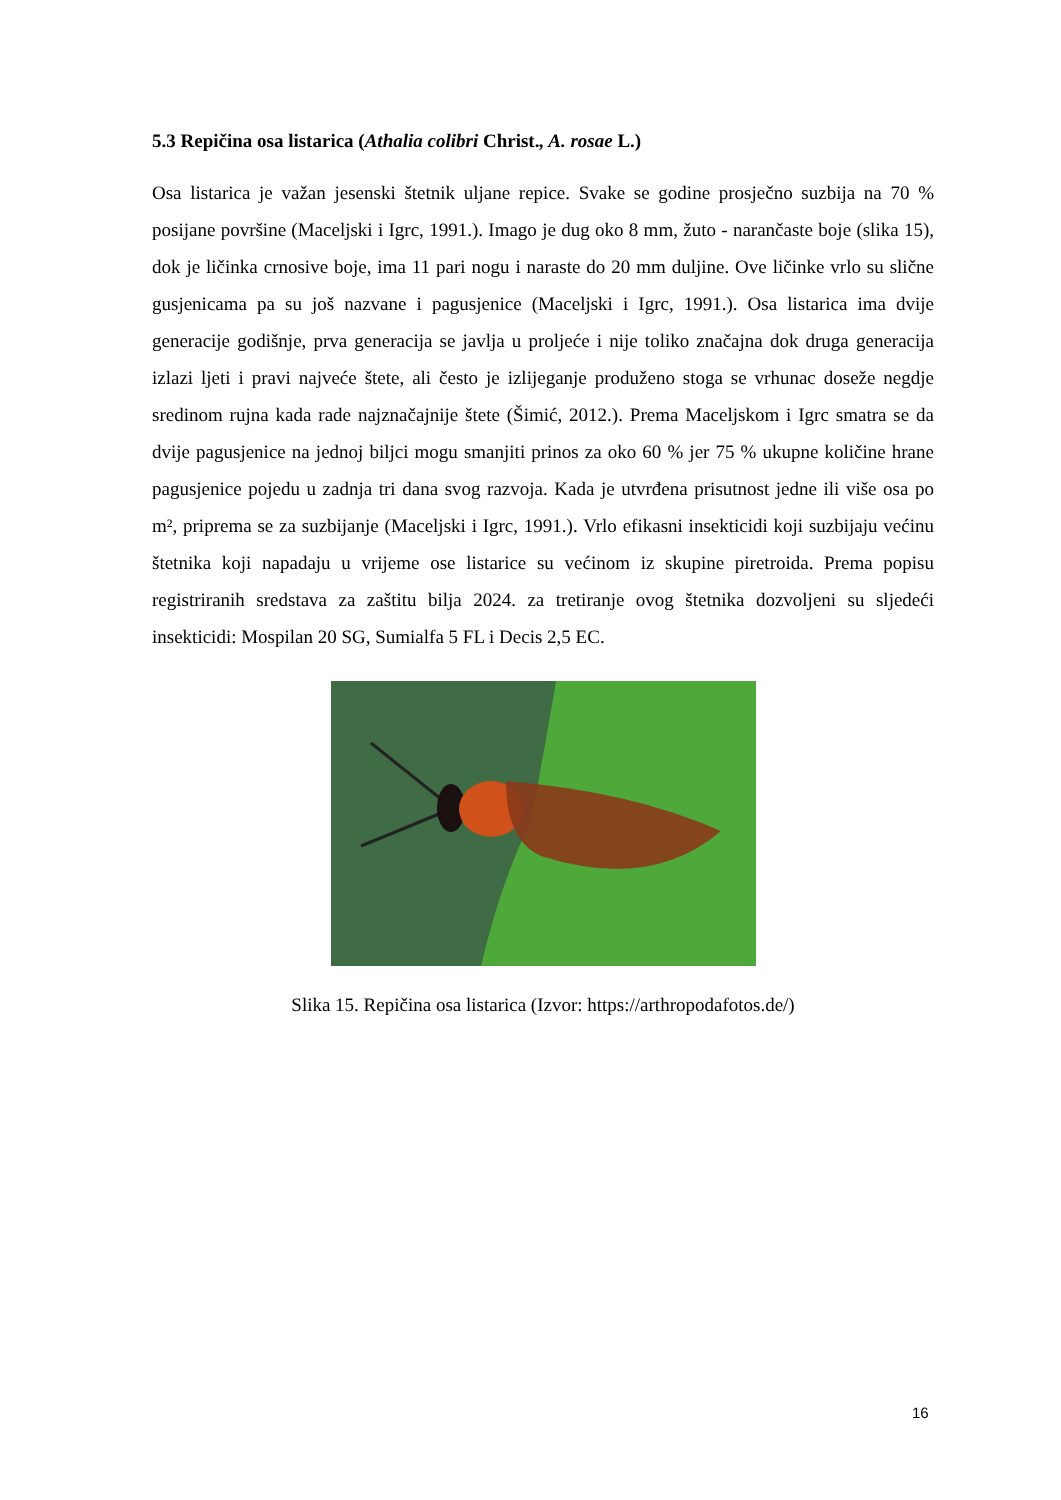5.3 Repičina osa listarica (Athalia colibri Christ., A. rosae L.)
Osa listarica je važan jesenski štetnik uljane repice. Svake se godine prosječno suzbija na 70 % posijane površine (Maceljski i Igrc, 1991.). Imago je dug oko 8 mm, žuto - narančaste boje (slika 15), dok je ličinka crnosive boje, ima 11 pari nogu i naraste do 20 mm duljine. Ove ličinke vrlo su slične gusjenicama pa su još nazvane i pagusjenice (Maceljski i Igrc, 1991.). Osa listarica ima dvije generacije godišnje, prva generacija se javlja u proljeće i nije toliko značajna dok druga generacija izlazi ljeti i pravi najveće štete, ali često je izlijeganje produženo stoga se vrhunac doseže negdje sredinom rujna kada rade najznačajnije štete (Šimić, 2012.). Prema Maceljskom i Igrc smatra se da dvije pagusjenice na jednoj biljci mogu smanjiti prinos za oko 60 % jer 75 % ukupne količine hrane pagusjenice pojedu u zadnja tri dana svog razvoja. Kada je utvrđena prisutnost jedne ili više osa po m², priprema se za suzbijanje (Maceljski i Igrc, 1991.). Vrlo efikasni insekticidi koji suzbijaju većinu štetnika koji napadaju u vrijeme ose listarice su većinom iz skupine piretroida. Prema popisu registriranih sredstava za zaštitu bilja 2024. za tretiranje ovog štetnika dozvoljeni su sljedeći insekticidi: Mospilan 20 SG, Sumialfa 5 FL i Decis 2,5 EC.
Slika 15. Repičina osa listarica (Izvor: https://arthropodafotos.de/)
16